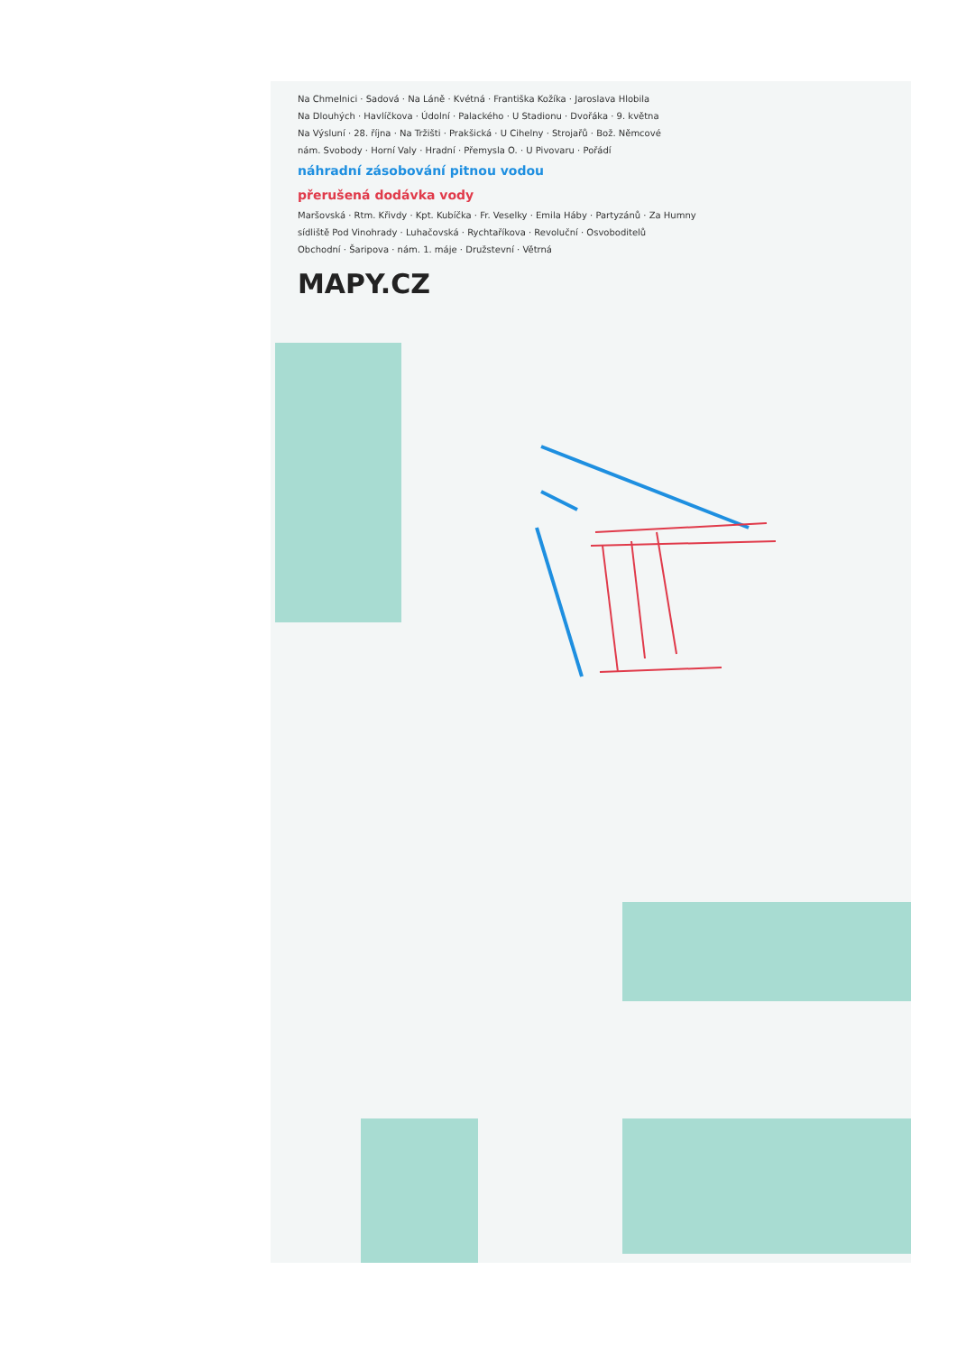Na Chmelnici · Sadová · Na Láně · Kvétná · Františka Kožíka · Jaroslava Hlobila
Na Dlouhých · Havlíčkova · Údolní · Palackého · U Stadionu · Dvořáka · 9. května
Na Výsluní · 28. října · Na Tržišti · Prakšická · U Cihelny · Strojařů · Bož. Němcové
nám. Svobody · Horní Valy · Hradní · Přemysla O. · U Pivovaru · Pořádí
náhradní zásobování pitnou vodou
přerušená dodávka vody
Maršovská · Rtm. Křivdy · Kpt. Kubíčka · Fr. Veselky · Emila Háby · Partyzánů · Za Humny
sídliště Pod Vinohrady · Luhačovská · Rychtaříkova · Revoluční · Osvoboditelů
Obchodní · Šaripova · nám. 1. máje · Družstevní · Větrná
MAPY.CZ